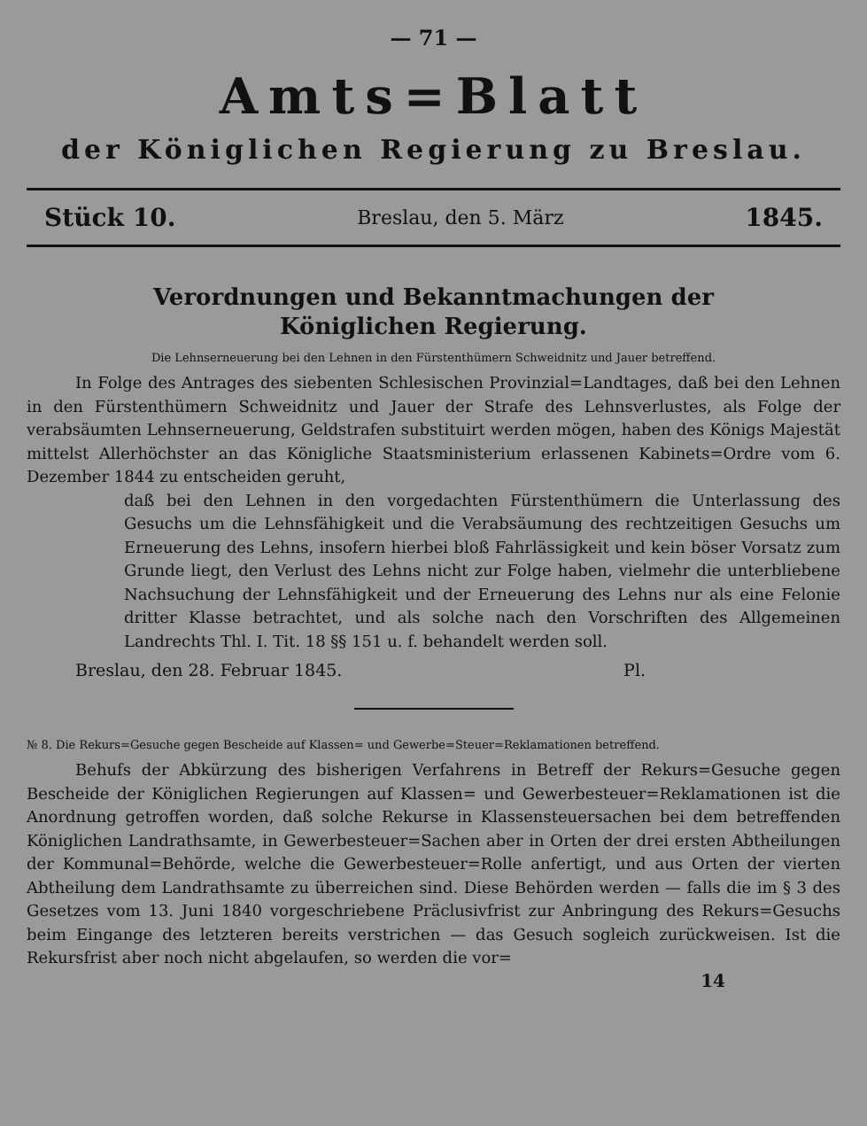— 71 —
Amts=Blatt
der Königlichen Regierung zu Breslau.
Stück 10. Breslau, den 5. März 1845.
Verordnungen und Bekanntmachungen der
Königlichen Regierung.
Die Lehnserneuerung bei den Lehnen in den Fürstenthümern Schweidnitz und Jauer betreffend.
In Folge des Antrages des siebenten Schlesischen Provinzial=Landtages, daß bei den Lehnen in den Fürstenthümern Schweidnitz und Jauer der Strafe des Lehnsverlustes, als Folge der verabsäumten Lehnserneuerung, Geldstrafen substituirt werden mögen, haben des Königs Majestät mittelst Allerhöchster an das Königliche Staatsministerium erlassenen Kabinets=Ordre vom 6. Dezember 1844 zu entscheiden geruht,
daß bei den Lehnen in den vorgedachten Fürstenthümern die Unterlassung des Gesuchs um die Lehnsfähigkeit und die Verabsäumung des rechtzeitigen Gesuchs um Erneuerung des Lehns, insofern hierbei bloß Fahrlässigkeit und kein böser Vorsatz zum Grunde liegt, den Verlust des Lehns nicht zur Folge haben, vielmehr die unterbliebene Nachsuchung der Lehnsfähigkeit und der Erneuerung des Lehns nur als eine Felonie dritter Klasse betrachtet, und als solche nach den Vorschriften des Allgemeinen Landrechts Thl. I. Tit. 18 §§ 151 u. f. behandelt werden soll.
Breslau, den 28. Februar 1845. Pl.
№ 8. Die Rekurs=Gesuche gegen Bescheide auf Klassen= und Gewerbe=Steuer=Reklamationen betreffend.
Behufs der Abkürzung des bisherigen Verfahrens in Betreff der Rekurs=Gesuche gegen Bescheide der Königlichen Regierungen auf Klassen= und Gewerbesteuer=Reklamationen ist die Anordnung getroffen worden, daß solche Rekurse in Klassensteuersachen bei dem betreffenden Königlichen Landrathsamte, in Gewerbesteuer=Sachen aber in Orten der drei ersten Abtheilungen der Kommunal=Behörde, welche die Gewerbesteuer=Rolle anfertigt, und aus Orten der vierten Abtheilung dem Landrathsamte zu überreichen sind. Diese Behörden werden — falls die im § 3 des Gesetzes vom 13. Juni 1840 vorgeschriebene Präclusivfrist zur Anbringung des Rekurs=Gesuchs beim Eingange des letzteren bereits verstrichen — das Gesuch sogleich zurückweisen. Ist die Rekursfrist aber noch nicht abgelaufen, so werden die vor=
14